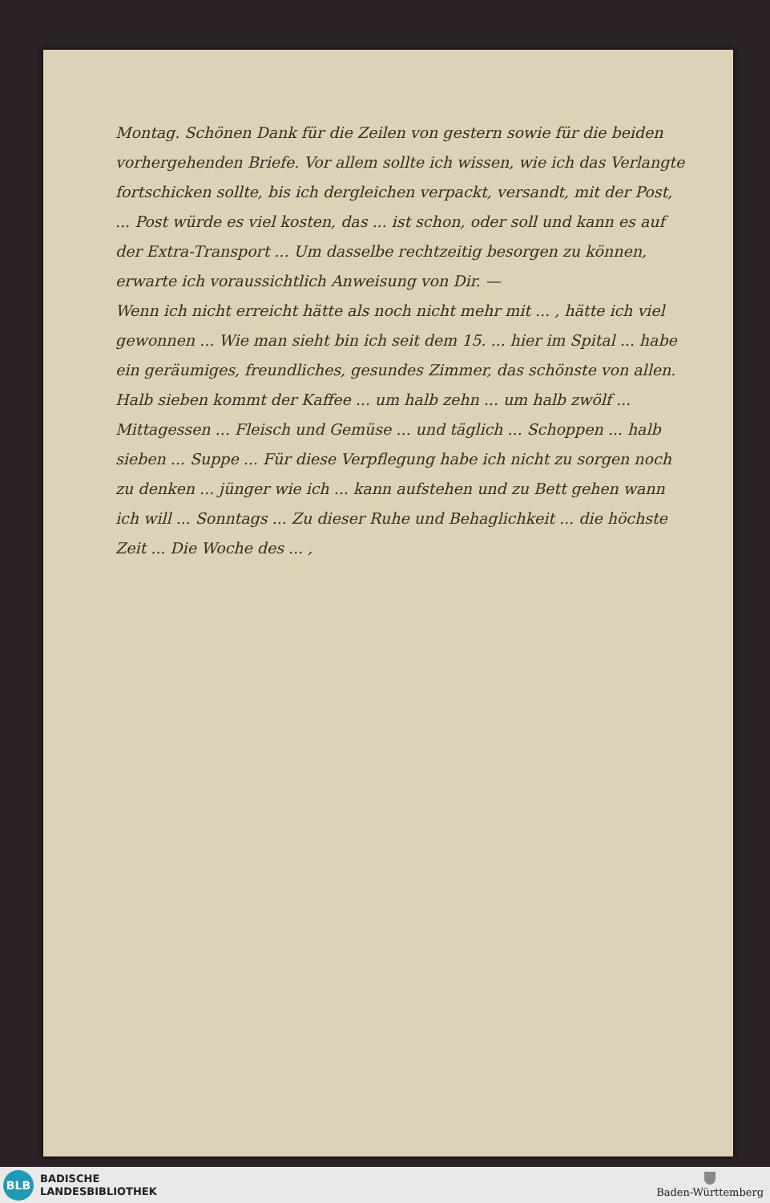Montag. Schönen Dank für die Zeilen von gestern sowie für die beiden vorhergehenden Briefe. Vor allem sollte ich wissen, wie ich das Verlangte fortschicken sollte, bis ich dergleichen ver­packt, versandt, mit der Post, ... Post würde es viel kosten, das ... ist schon, oder soll und kann es auf der Extra-Transport ... Um dasselbe rechtzeitig besorgen zu können, erwarte ich voraussichtlich Anweisung von Dir. —
Wenn ich nicht erreicht hätte als noch nicht mehr mit ... , hätte ich viel gewonnen ... Wie man sieht bin ich seit dem 15. ... hier im Spital ... habe ein geräumiges, freundliches, gesundes Zimmer, das schönste von allen. Halb sieben kommt der Kaffee ... um halb zehn ... um halb zwölf ... Mittagessen ... Fleisch und Gemüse ... und täglich ... Schoppen ... halb sieben ... Suppe ... Für diese Verpflegung habe ich nicht zu sorgen noch zu denken ... jünger wie ich ... kann aufstehen und zu Bett gehen wann ich will ... Sonntags ... Zu dieser Ruhe und Behaglichkeit ... die höchste Zeit ... Die Woche des ... ,
BLB
BADISCHE
LANDESBIBLIOTHEK
Baden-Württemberg